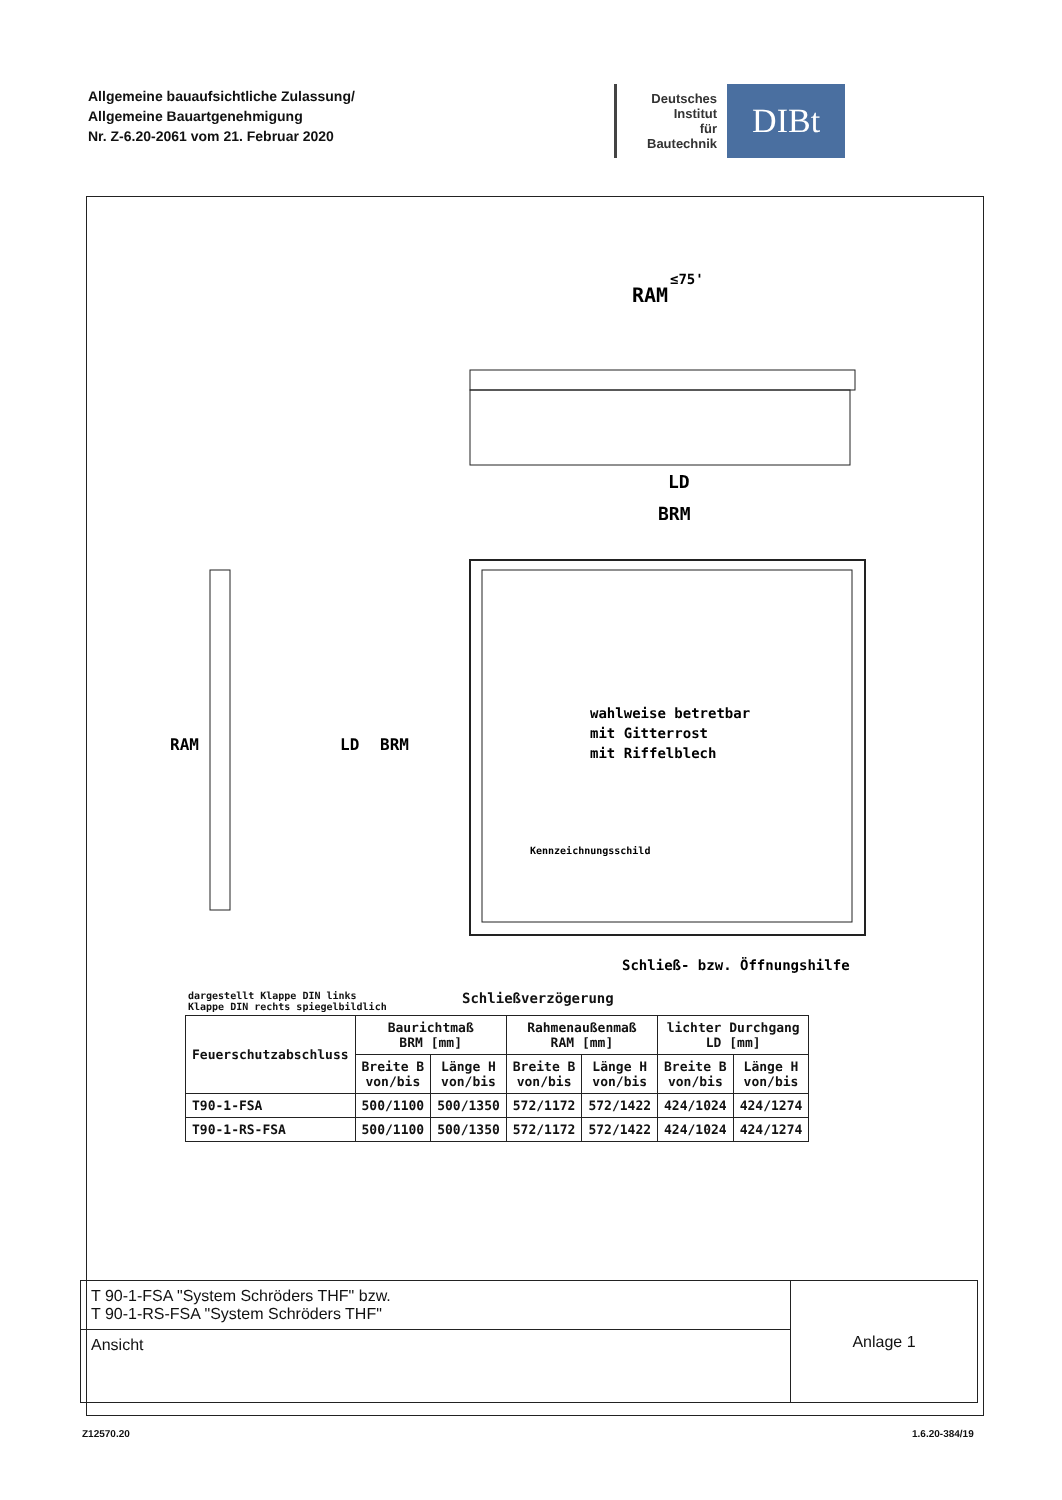Allgemeine bauaufsichtliche Zulassung/
Allgemeine Bauartgenehmigung
Nr. Z-6.20-2061 vom 21. Februar 2020
Deutsches
Institut
für
Bautechnik
DIBt
RAM
≤75'
LD
BRM
wahlweise betretbar
mit Gitterrost
mit Riffelblech
Kennzeichnungsschild
Schließ- bzw. Öffnungshilfe
RAM
LD
BRM
Schließverzögerung
dargestellt Klappe DIN links
Klappe DIN rechts spiegelbildlich
| Feuerschutzabschluss | Baurichtmaß BRM [mm] | | Rahmenaußenmaß RAM [mm] | | lichter Durchgang LD [mm] | |
| --- | --- | --- | --- | --- | --- | --- |
| | Breite B von/bis | Länge H von/bis | Breite B von/bis | Länge H von/bis | Breite B von/bis | Länge H von/bis |
| T90-1-FSA | 500/1100 | 500/1350 | 572/1172 | 572/1422 | 424/1024 | 424/1274 |
| T90-1-RS-FSA | 500/1100 | 500/1350 | 572/1172 | 572/1422 | 424/1024 | 424/1274 |
T 90-1-FSA "System Schröders THF" bzw.
T 90-1-RS-FSA "System Schröders THF"
Ansicht
Anlage 1
Z12570.20 1.6.20-384/19